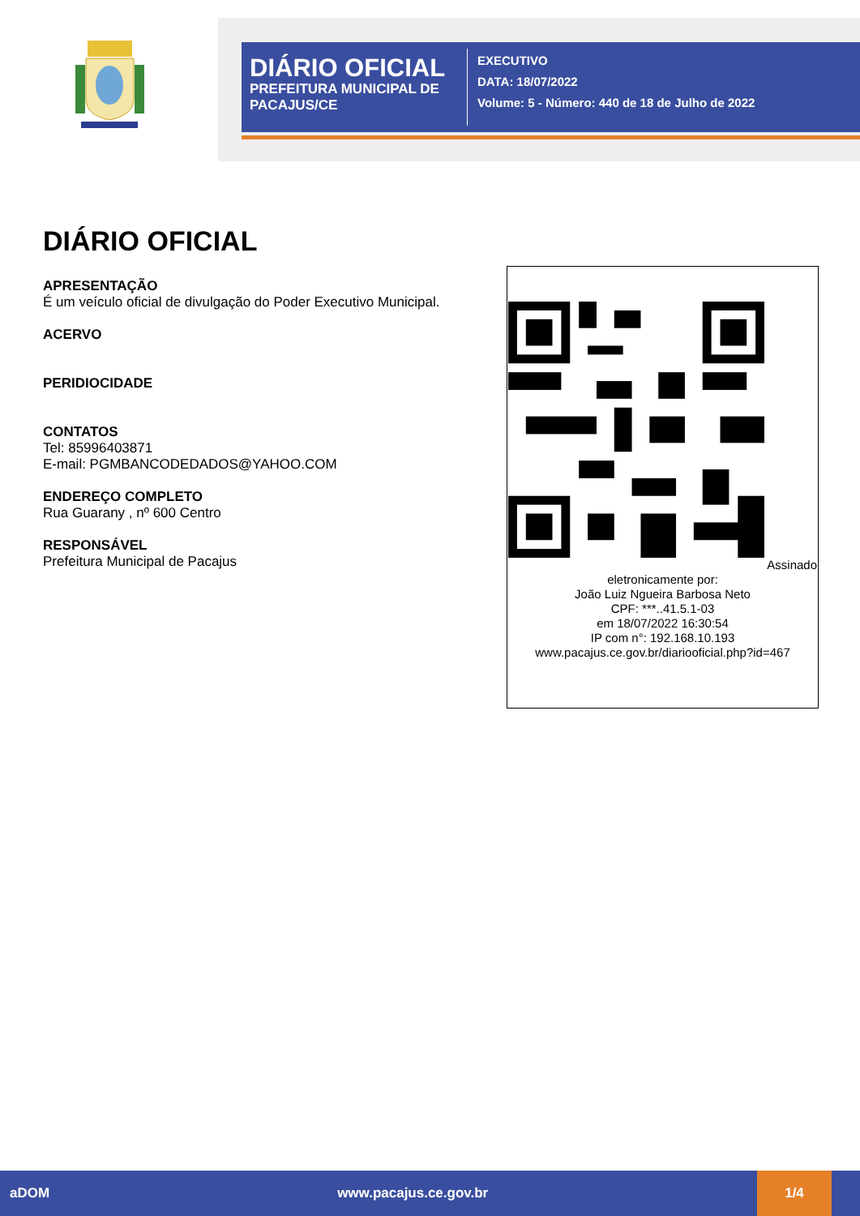DIÁRIO OFICIAL
PREFEITURA MUNICIPAL DE PACAJUS/CE
EXECUTIVO
DATA: 18/07/2022
Volume: 5 - Número: 440 de 18 de Julho de 2022
DIÁRIO OFICIAL
APRESENTAÇÃO
É um veículo oficial de divulgação do Poder Executivo Municipal.
ACERVO
PERIDIOCIDADE
CONTATOS
Tel: 85996403871
E-mail: PGMBANCODEDADOS@YAHOO.COM
ENDEREÇO COMPLETO
Rua Guarany , nº 600 Centro
RESPONSÁVEL
Prefeitura Municipal de Pacajus
Assinado eletronicamente por:
João Luiz Ngueira Barbosa Neto
CPF: ***..41.5.1-03
em 18/07/2022 16:30:54
IP com n°: 192.168.10.193
www.pacajus.ce.gov.br/diariooficial.php?id=467
aDOM www.pacajus.ce.gov.br
1/4